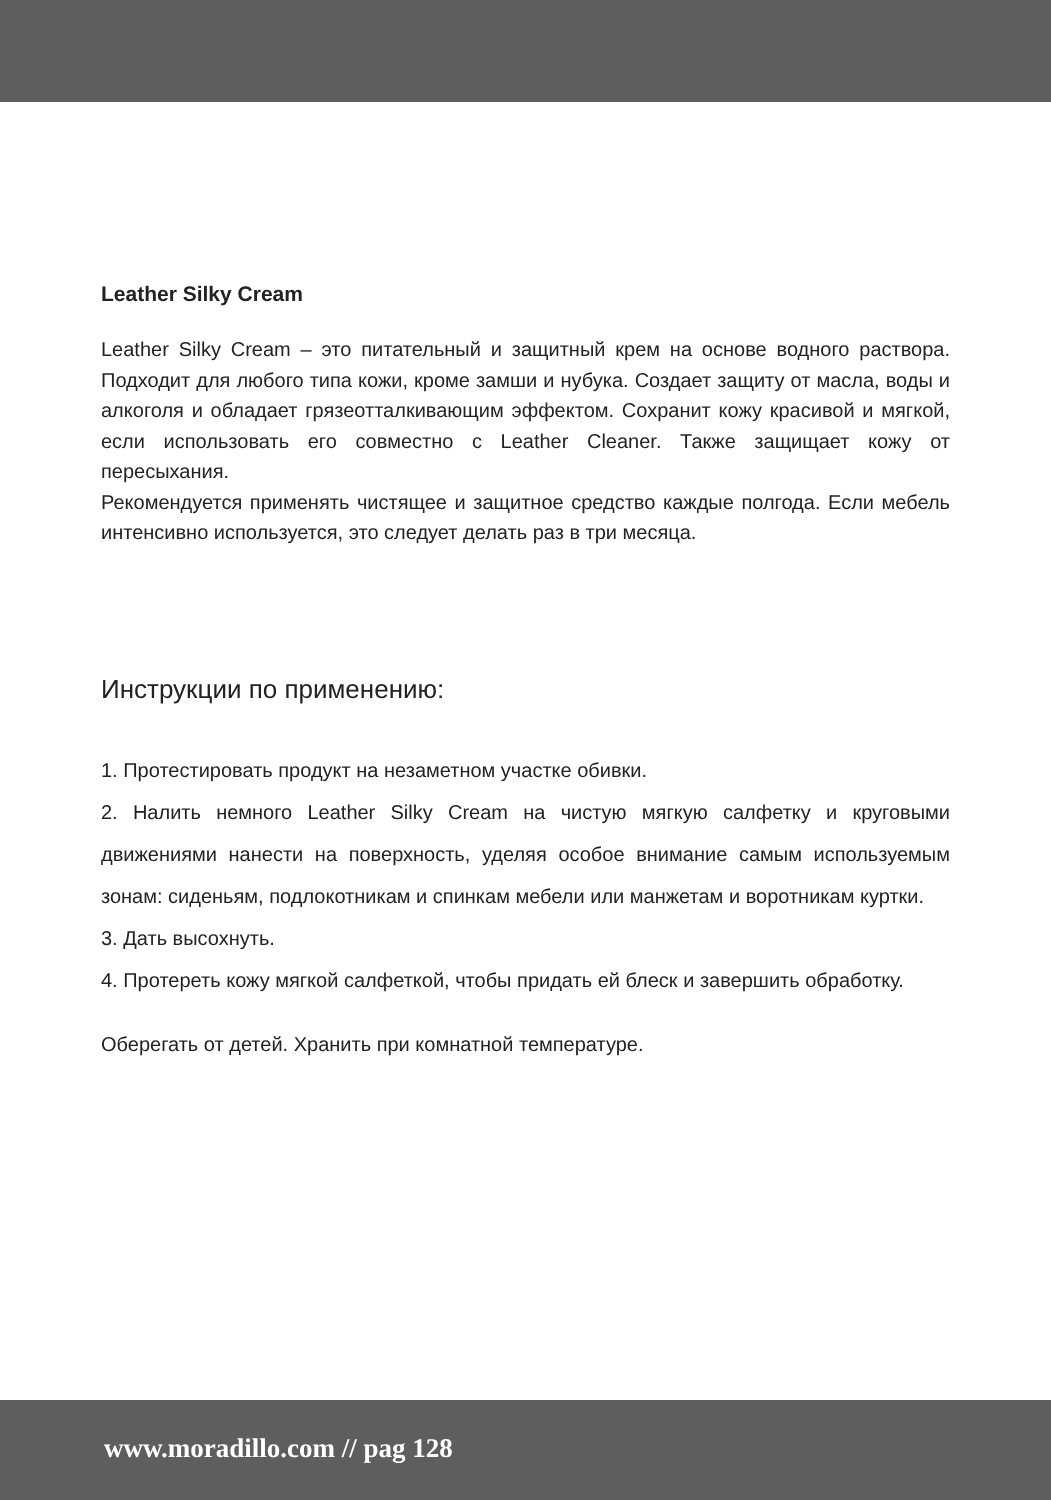Leather Silky Cream
Leather Silky Cream – это питательный и защитный крем на основе водного раствора. Подходит для любого типа кожи, кроме замши и нубука. Создает защиту от масла, воды и алкоголя и обладает грязеотталкивающим эффектом. Сохранит кожу красивой и мягкой, если использовать его совместно с Leather Cleaner. Также защищает кожу от пересыхания.
Рекомендуется применять чистящее и защитное средство каждые полгода. Если мебель интенсивно используется, это следует делать раз в три месяца.
Инструкции по применению:
1. Протестировать продукт на незаметном участке обивки.
2. Налить немного Leather Silky Cream на чистую мягкую салфетку и круговыми движениями нанести на поверхность, уделяя особое внимание самым используемым зонам: сиденьям, подлокотникам и спинкам мебели или манжетам и воротникам куртки.
3. Дать высохнуть.
4. Протереть кожу мягкой салфеткой, чтобы придать ей блеск и завершить обработку.
Оберегать от детей. Хранить при комнатной температуре.
www.moradillo.com // pag 128